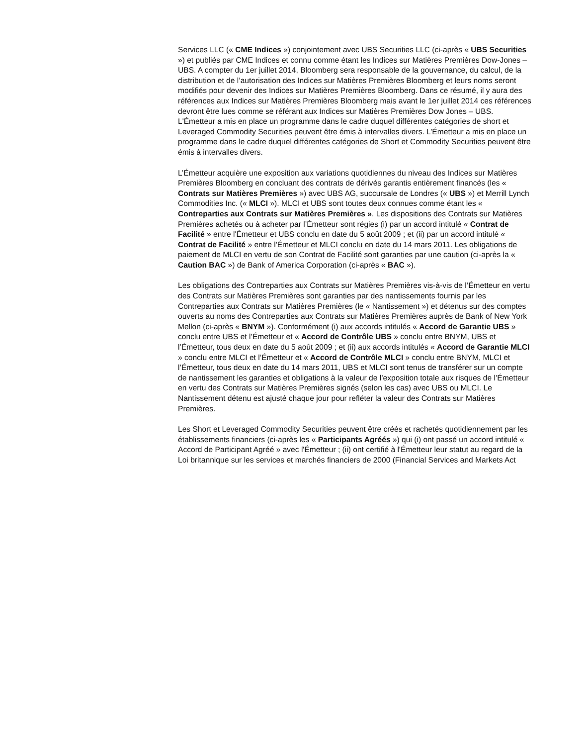Services LLC (« CME Indices ») conjointement avec UBS Securities LLC (ci-après « UBS Securities ») et publiés par CME Indices et connu comme étant les Indices sur Matières Premières Dow-Jones – UBS. A compter du 1er juillet 2014, Bloomberg sera responsable de la gouvernance, du calcul, de la distribution et de l’autorisation des Indices sur Matières Premières Bloomberg et leurs noms seront modifiés pour devenir des Indices sur Matières Premières Bloomberg. Dans ce résumé, il y aura des références aux Indices sur Matières Premières Bloomberg mais avant le 1er juillet 2014 ces références devront être lues comme se référant aux Indices sur Matières Premières Dow Jones – UBS. L'Émetteur a mis en place un programme dans le cadre duquel différentes catégories de short et Leveraged Commodity Securities peuvent être émis à intervalles divers. L’Émetteur a mis en place un programme dans le cadre duquel différentes catégories de Short et Commodity Securities peuvent être émis à intervalles divers.
L’Émetteur acquière une exposition aux variations quotidiennes du niveau des Indices sur Matières Premières Bloomberg en concluant des contrats de dérivés garantis entièrement financés (les « Contrats sur Matières Premières ») avec UBS AG, succursale de Londres (« UBS ») et Merrill Lynch Commodities Inc. (« MLCI »). MLCI et UBS sont toutes deux connues comme étant les « Contreparties aux Contrats sur Matières Premières ». Les dispositions des Contrats sur Matières Premières achetés ou à acheter par l’Émetteur sont régies (i) par un accord intitulé « Contrat de Facilité » entre l'Émetteur et UBS conclu en date du 5 août 2009 ; et (ii) par un accord intitulé « Contrat de Facilité » entre l'Émetteur et MLCI conclu en date du 14 mars 2011. Les obligations de paiement de MLCI en vertu de son Contrat de Facilité sont garanties par une caution (ci-après la « Caution BAC ») de Bank of America Corporation (ci-après « BAC »).
Les obligations des Contreparties aux Contrats sur Matières Premières vis-à-vis de l’Émetteur en vertu des Contrats sur Matières Premières sont garanties par des nantissements fournis par les Contreparties aux Contrats sur Matières Premières (le « Nantissement ») et détenus sur des comptes ouverts au noms des Contreparties aux Contrats sur Matières Premières auprès de Bank of New York Mellon (ci-après « BNYM »). Conformément (i) aux accords intitulés « Accord de Garantie UBS » conclu entre UBS et l’Émetteur et « Accord de Contrôle UBS » conclu entre BNYM, UBS et l’Émetteur, tous deux en date du 5 août 2009 ; et (ii) aux accords intitulés « Accord de Garantie MLCI » conclu entre MLCI et l’Émetteur et « Accord de Contrôle MLCI » conclu entre BNYM, MLCI et l’Émetteur, tous deux en date du 14 mars 2011, UBS et MLCI sont tenus de transférer sur un compte de nantissement les garanties et obligations à la valeur de l’exposition totale aux risques de l’Émetteur en vertu des Contrats sur Matières Premières signés (selon les cas) avec UBS ou MLCI. Le Nantissement détenu est ajusté chaque jour pour refléter la valeur des Contrats sur Matières Premières.
Les Short et Leveraged Commodity Securities peuvent être créés et rachetés quotidiennement par les établissements financiers (ci-après les « Participants Agréés ») qui (i) ont passé un accord intitulé « Accord de Participant Agréé » avec l'Émetteur ; (ii) ont certifié à l'Émetteur leur statut au regard de la Loi britannique sur les services et marchés financiers de 2000 (Financial Services and Markets Act